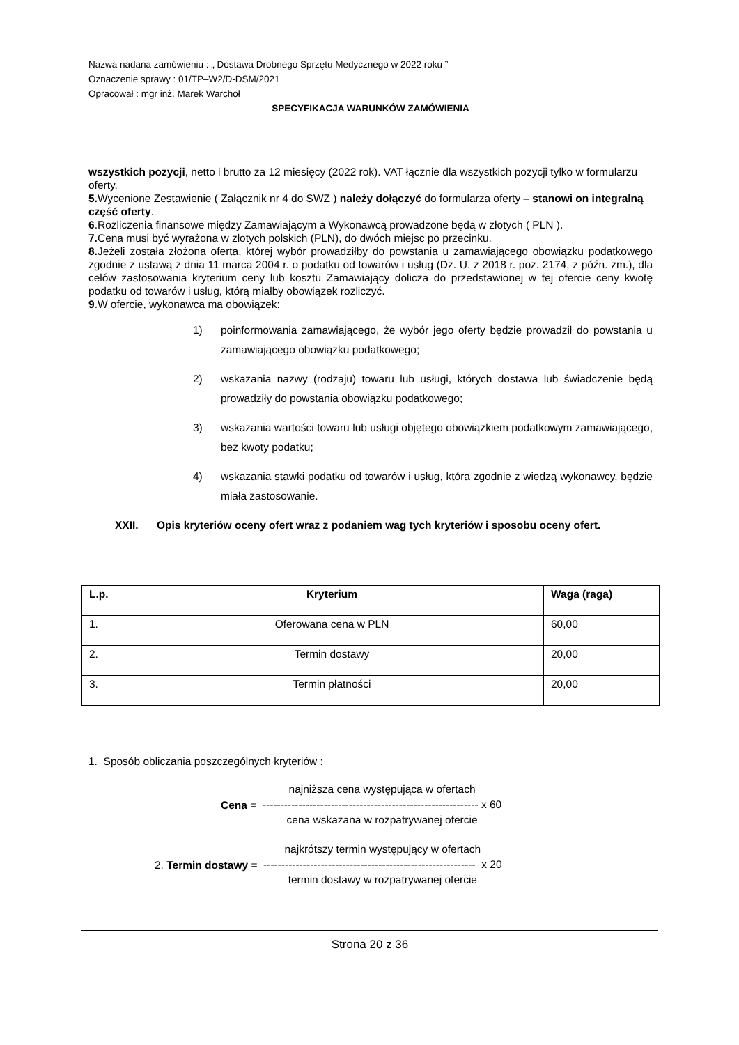Nazwa nadana zamówieniu : „ Dostawa Drobnego Sprzętu Medycznego w 2022 roku ”
Oznaczenie sprawy : 01/TP–W2/D-DSM/2021
Opracował : mgr inż. Marek Warchoł
SPECYFIKACJA WARUNKÓW ZAMÓWIENIA
wszystkich pozycji, netto i brutto za 12 miesięcy (2022 rok). VAT łącznie dla wszystkich pozycji tylko w formularzu oferty.
5. Wycenione Zestawienie ( Załącznik nr 4 do SWZ ) należy dołączyć do formularza oferty – stanowi on integralną część oferty.
6.Rozliczenia finansowe między Zamawiającym a Wykonawcą prowadzone będą w złotych ( PLN ).
7. Cena musi być wyrażona w złotych polskich (PLN), do dwóch miejsc po przecinku.
8. Jeżeli została złożona oferta, której wybór prowadziłby do powstania u zamawiającego obowiązku podatkowego zgodnie z ustawą z dnia 11 marca 2004 r. o podatku od towarów i usług (Dz. U. z 2018 r. poz. 2174, z późn. zm.), dla celów zastosowania kryterium ceny lub kosztu Zamawiający dolicza do przedstawionej w tej ofercie ceny kwotę podatku od towarów i usług, którą miałby obowiązek rozliczyć.
9.W ofercie, wykonawca ma obowiązek:
1) poinformowania zamawiającego, że wybór jego oferty będzie prowadził do powstania u zamawiającego obowiązku podatkowego;
2) wskazania nazwy (rodzaju) towaru lub usługi, których dostawa lub świadczenie będą prowadziły do powstania obowiązku podatkowego;
3) wskazania wartości towaru lub usługi objętego obowiązkiem podatkowym zamawiającego, bez kwoty podatku;
4) wskazania stawki podatku od towarów i usług, która zgodnie z wiedzą wykonawcy, będzie miała zastosowanie.
XXII. Opis kryteriów oceny ofert wraz z podaniem wag tych kryteriów i sposobu oceny ofert.
| L.p. | Kryterium | Waga (raga) |
| --- | --- | --- |
| 1. | Oferowana cena w PLN | 60,00 |
| 2. | Termin dostawy | 20,00 |
| 3. | Termin płatności | 20,00 |
1. Sposób obliczania poszczególnych kryteriów :
Cena =
najniższa cena występująca w ofertach
------------------------------------------------------------ x 60
cena wskazana w rozpatrywanej ofercie
2. Termin dostawy =
najkrótszy termin występujący w ofertach
----------------------------------------------------------- x 20
termin dostawy w rozpatrywanej ofercie
Strona 20 z 36